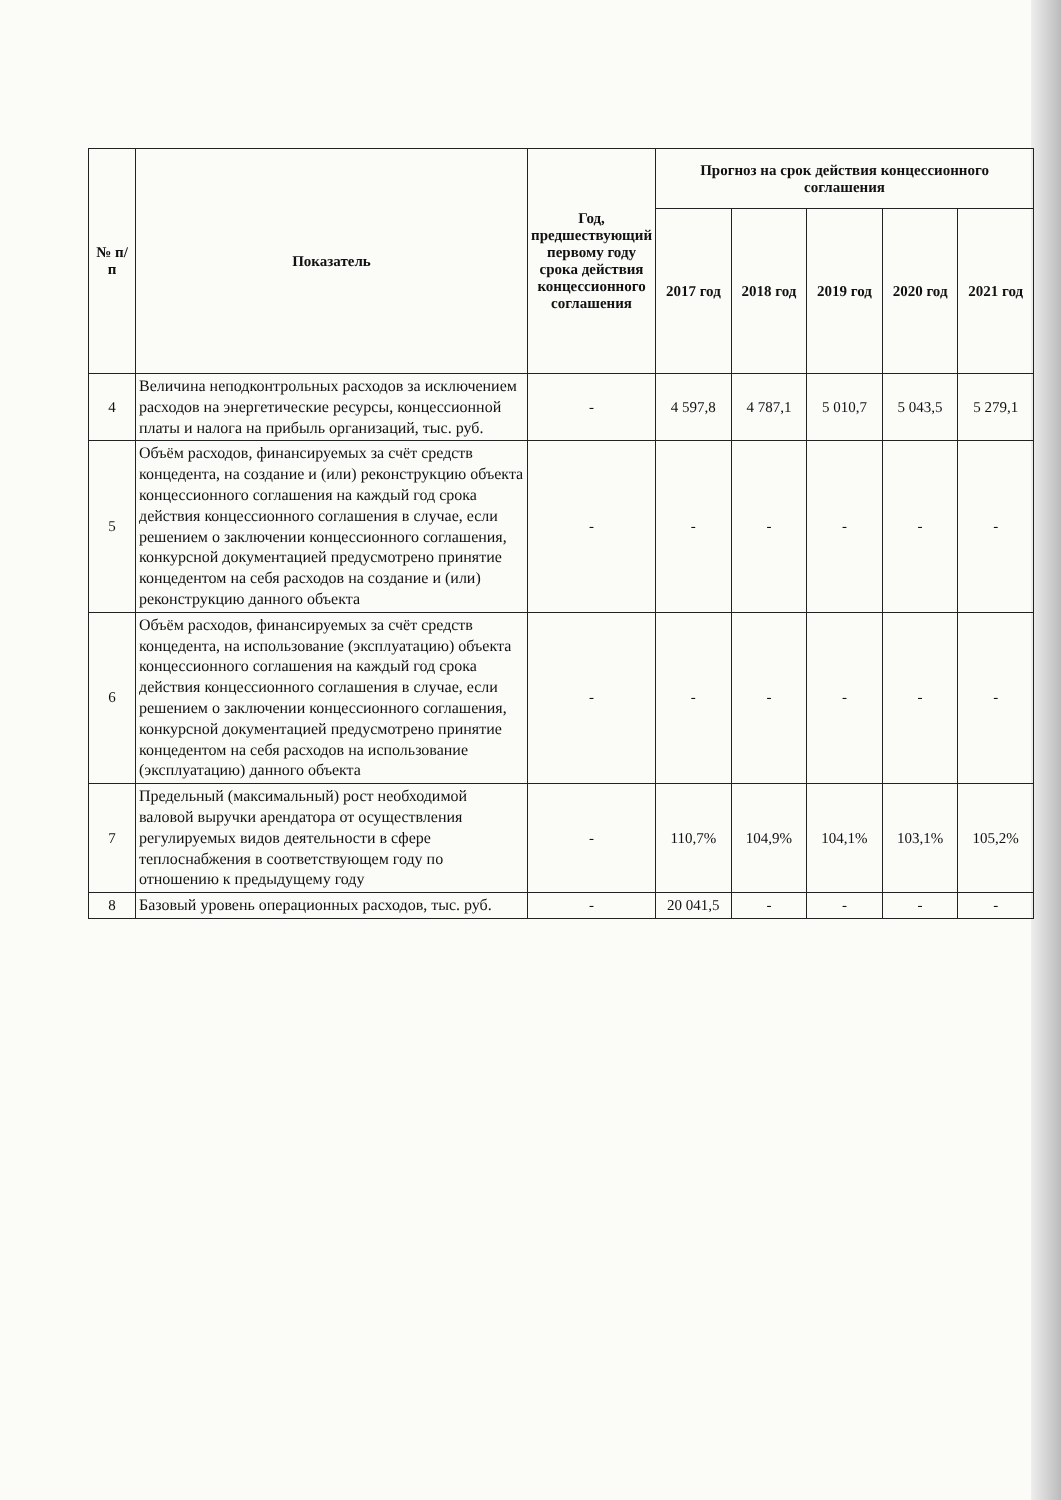| № п/п | Показатель | Год, предшествующий первому году срока действия концессионного соглашения | Прогноз на срок действия концессионного соглашения | | | | |
| --- | --- | --- | --- | --- | --- | --- | --- |
| | | | 2017 год | 2018 год | 2019 год | 2020 год | 2021 год |
| 4 | Величина неподконтрольных расходов за исключением расходов на энергетические ресурсы, концессионной платы и налога на прибыль организаций, тыс. руб. | - | 4 597,8 | 4 787,1 | 5 010,7 | 5 043,5 | 5 279,1 |
| 5 | Объём расходов, финансируемых за счёт средств концедента, на создание и (или) реконструкцию объекта концессионного соглашения на каждый год срока действия концессионного соглашения в случае, если решением о заключении концессионного соглашения, конкурсной документацией предусмотрено принятие концедентом на себя расходов на создание и (или) реконструкцию данного объекта | - | - | - | - | - | - |
| 6 | Объём расходов, финансируемых за счёт средств концедента, на использование (эксплуатацию) объекта концессионного соглашения на каждый год срока действия концессионного соглашения в случае, если решением о заключении концессионного соглашения, конкурсной документацией предусмотрено принятие концедентом на себя расходов на использование (эксплуатацию) данного объекта | - | - | - | - | - | - |
| 7 | Предельный (максимальный) рост необходимой валовой выручки арендатора от осуществления регулируемых видов деятельности в сфере теплоснабжения в соответствующем году по отношению к предыдущему году | - | 110,7% | 104,9% | 104,1% | 103,1% | 105,2% |
| 8 | Базовый уровень операционных расходов, тыс. руб. | - | 20 041,5 | - | - | - | - |